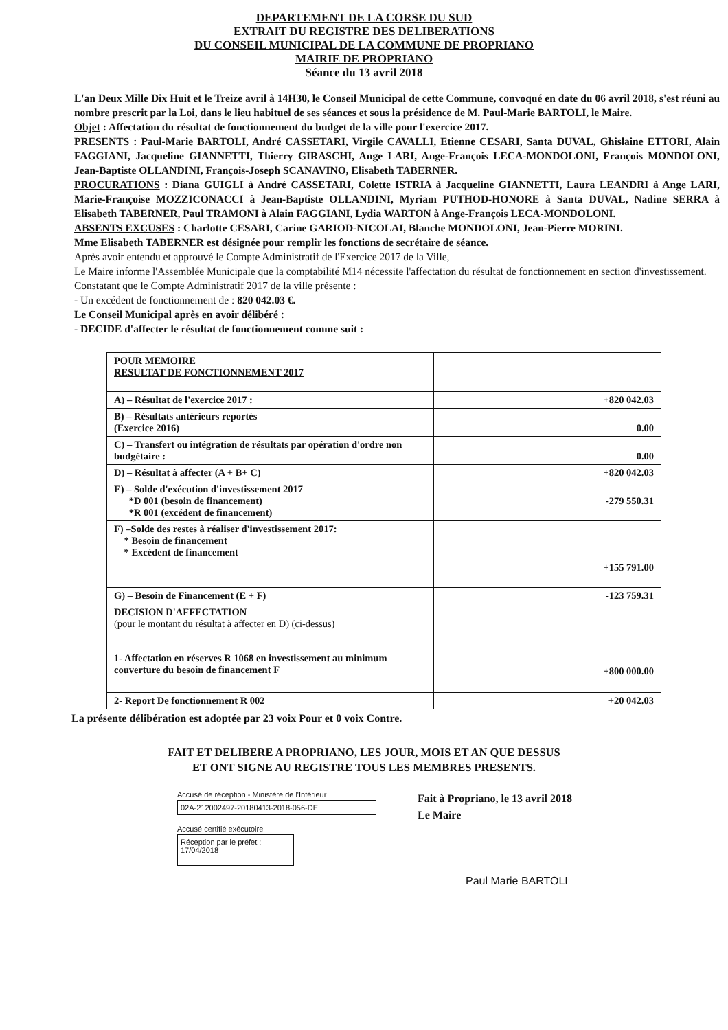DEPARTEMENT DE LA CORSE DU SUD
EXTRAIT DU REGISTRE DES DELIBERATIONS
DU CONSEIL MUNICIPAL DE LA COMMUNE DE PROPRIANO
MAIRIE DE PROPRIANO
Séance du 13 avril 2018
L'an Deux Mille Dix Huit et le Treize avril à 14H30, le Conseil Municipal de cette Commune, convoqué en date du 06 avril 2018, s'est réuni au nombre prescrit par la Loi, dans le lieu habituel de ses séances et sous la présidence de M. Paul-Marie BARTOLI, le Maire.
Objet : Affectation du résultat de fonctionnement du budget de la ville pour l'exercice 2017.
PRESENTS : Paul-Marie BARTOLI, André CASSETARI, Virgile CAVALLI, Etienne CESARI, Santa DUVAL, Ghislaine ETTORI, Alain FAGGIANI, Jacqueline GIANNETTI, Thierry GIRASCHI, Ange LARI, Ange-François LECA-MONDOLONI, François MONDOLONI, Jean-Baptiste OLLANDINI, François-Joseph SCANAVINO, Elisabeth TABERNER.
PROCURATIONS : Diana GUIGLI à André CASSETARI, Colette ISTRIA à Jacqueline GIANNETTI, Laura LEANDRI à Ange LARI, Marie-Françoise MOZZICONACCI à Jean-Baptiste OLLANDINI, Myriam PUTHOD-HONORE à Santa DUVAL, Nadine SERRA à Elisabeth TABERNER, Paul TRAMONI à Alain FAGGIANI, Lydia WARTON à Ange-François LECA-MONDOLONI.
ABSENTS EXCUSES : Charlotte CESARI, Carine GARIOD-NICOLAI, Blanche MONDOLONI, Jean-Pierre MORINI.
Mme Elisabeth TABERNER est désignée pour remplir les fonctions de secrétaire de séance.
Après avoir entendu et approuvé le Compte Administratif de l'Exercice 2017 de la Ville,
Le Maire informe l'Assemblée Municipale que la comptabilité M14 nécessite l'affectation du résultat de fonctionnement en section d'investissement.
Constatant que le Compte Administratif 2017 de la ville présente :
- Un excédent de fonctionnement de : 820 042.03 €.
Le Conseil Municipal après en avoir délibéré :
- DECIDE d'affecter le résultat de fonctionnement comme suit :
| POUR MEMOIRE RESULTAT DE FONCTIONNEMENT 2017 | |
| A) – Résultat de l'exercice 2017 : | +820 042.03 |
| B) – Résultats antérieurs reportés (Exercice 2016) | 0.00 |
| C) – Transfert ou intégration de résultats par opération d'ordre non budgétaire : | 0.00 |
| D) – Résultat à affecter (A + B+ C) | +820 042.03 |
| E) – Solde d'exécution d'investissement 2017 *D 001 (besoin de financement) *R 001 (excédent de financement) | -279 550.31 |
| F) –Solde des restes à réaliser d'investissement 2017: * Besoin de financement * Excédent de financement | +155 791.00 |
| G) – Besoin de Financement (E + F) | -123 759.31 |
| DECISION D'AFFECTATION (pour le montant du résultat à affecter en D) (ci-dessus) | |
| 1- Affectation en réserves R 1068 en investissement au minimum couverture du besoin de financement F | +800 000.00 |
| 2- Report De fonctionnement R 002 | +20 042.03 |
La présente délibération est adoptée par 23 voix Pour et 0 voix Contre.
FAIT ET DELIBERE A PROPRIANO, LES JOUR, MOIS ET AN QUE DESSUS
ET ONT SIGNE AU REGISTRE TOUS LES MEMBRES PRESENTS.
Accusé de réception - Ministère de l'Intérieur
02A-212002497-20180413-2018-056-DE
Accusé certifié exécutoire
Réception par le préfet : 17/04/2018
Fait à Propriano, le 13 avril 2018
Le Maire
Paul Marie BARTOLI